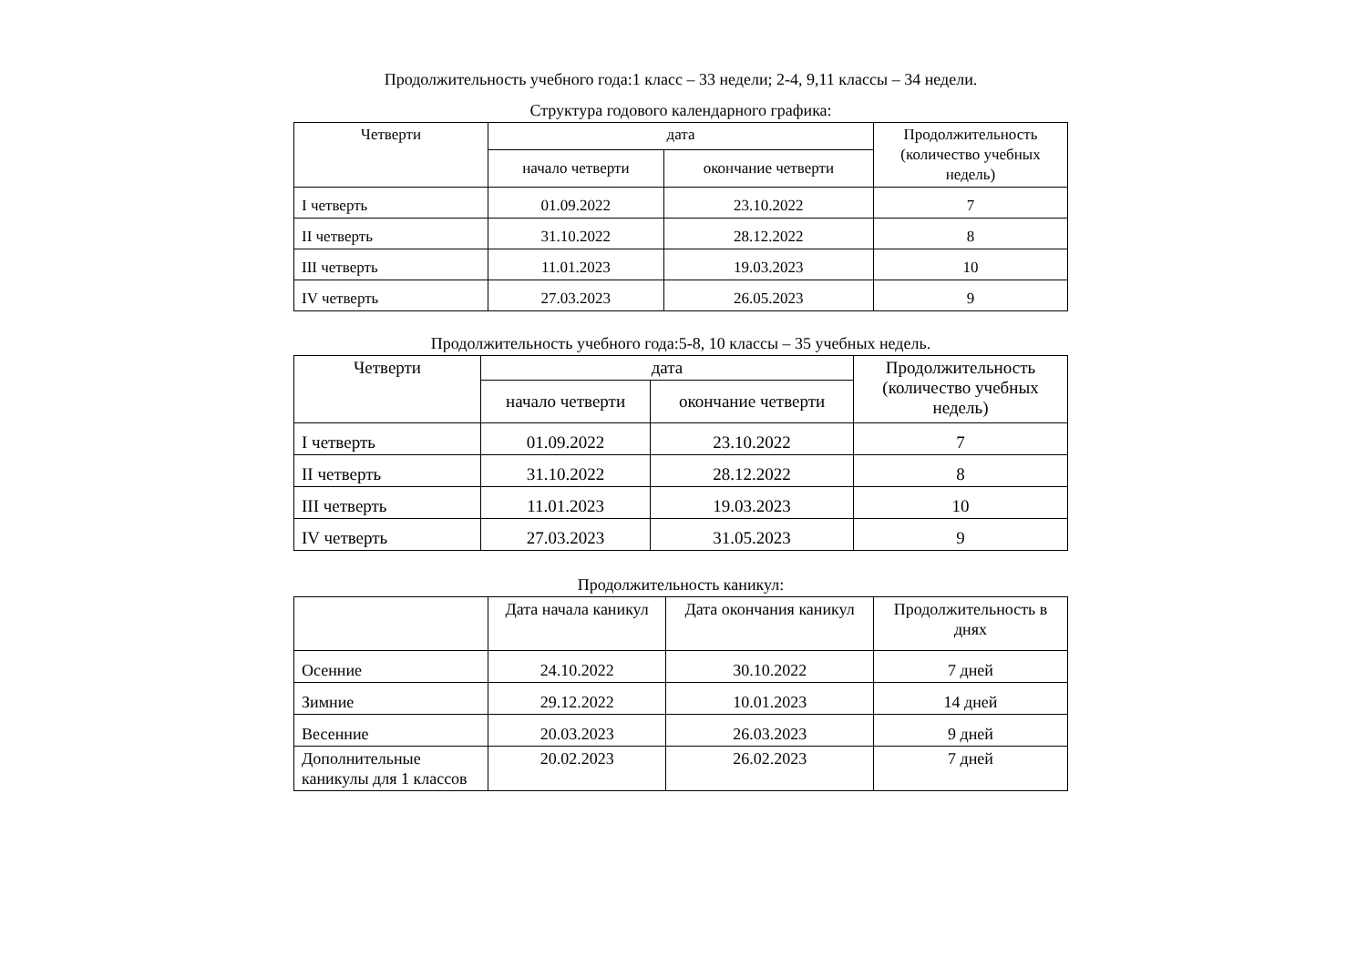Продолжительность учебного года:1 класс – 33 недели; 2-4, 9,11 классы – 34 недели.
Структура годового календарного графика:
| Четверти | дата | | Продолжительность (количество учебных недель) |
| --- | --- | --- | --- |
| | начало четверти | окончание четверти | |
| I четверть | 01.09.2022 | 23.10.2022 | 7 |
| II четверть | 31.10.2022 | 28.12.2022 | 8 |
| III четверть | 11.01.2023 | 19.03.2023 | 10 |
| IV четверть | 27.03.2023 | 26.05.2023 | 9 |
Продолжительность учебного года:5-8, 10 классы – 35 учебных недель.
| Четверти | дата | | Продолжительность (количество учебных недель) |
| --- | --- | --- | --- |
| | начало четверти | окончание четверти | |
| I четверть | 01.09.2022 | 23.10.2022 | 7 |
| II четверть | 31.10.2022 | 28.12.2022 | 8 |
| III четверть | 11.01.2023 | 19.03.2023 | 10 |
| IV четверть | 27.03.2023 | 31.05.2023 | 9 |
Продолжительность каникул:
| | Дата начала каникул | Дата окончания каникул | Продолжительность в днях |
| --- | --- | --- | --- |
| Осенние | 24.10.2022 | 30.10.2022 | 7 дней |
| Зимние | 29.12.2022 | 10.01.2023 | 14 дней |
| Весенние | 20.03.2023 | 26.03.2023 | 9 дней |
| Дополнительные каникулы для 1 классов | 20.02.2023 | 26.02.2023 | 7 дней |